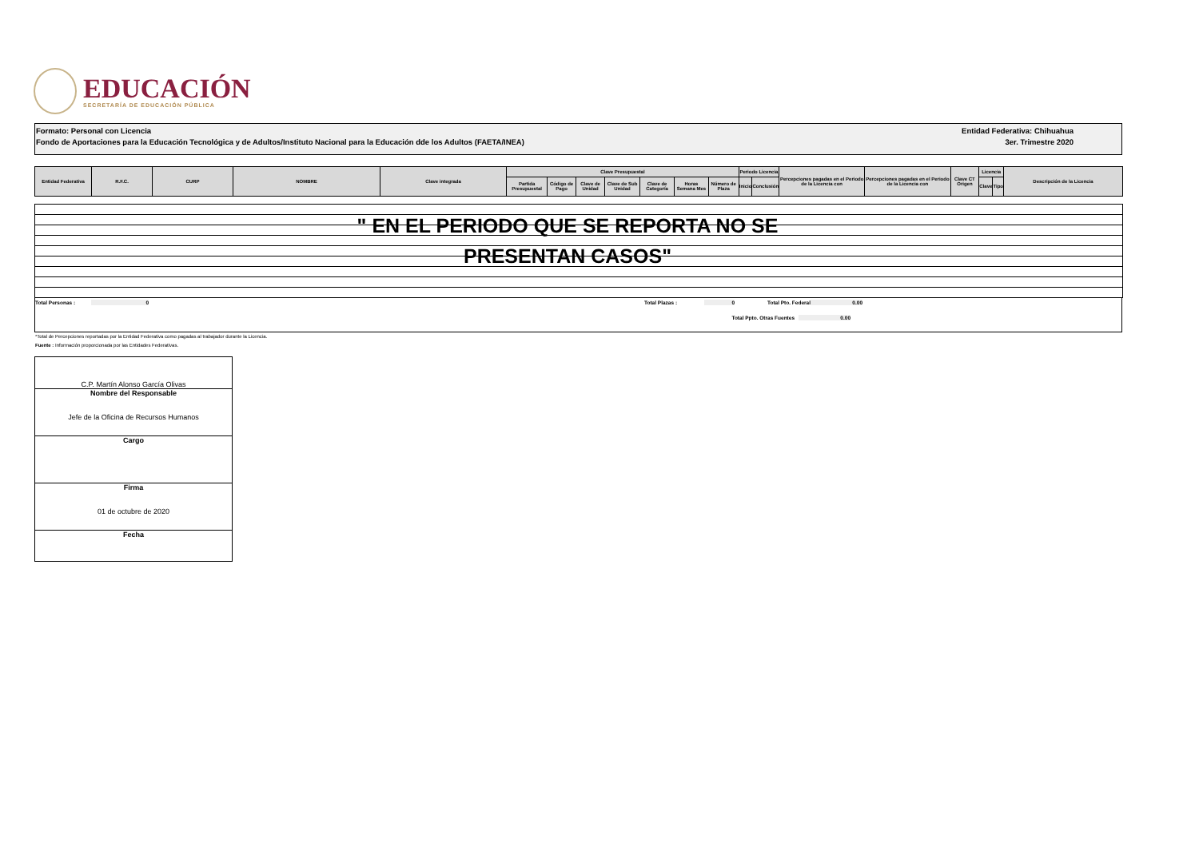EDUCACIÓN
SECRETARÍA DE EDUCACIÓN PÚBLICA
Formato: Personal con Licencia Entidad Federativa: Chihuahua
Fondo de Aportaciones para la Educación Tecnológica y de Adultos/Instituto Nacional para la Educación dde los Adultos (FAETA/INEA) 3er. Trimestre 2020
| Entidad Federativa | R.F.C. | CURP | NOMBRE | Clave integrada | Clave Presupuestal | | | | | | | Periodo Licencia | | Percepciones pagadas en el Periodo de la Licencia con | Percepciones pagadas en el Periodo de la Licencia con | Clave CT Origen | Licencia | | Descripción de la Licencia |
| --- | --- | --- | --- | --- | --- | --- | --- | --- | --- | --- | --- | --- | --- | --- | --- | --- | --- | --- | --- |
| | | | | | Partida Presupuestal | Código de Pago | Clave de Unidad | Clave de Sub Unidad | Clave de Categoría | Horas Semana Mes | Número de Plaza | Inicio | Conclusión | | | | Clave | Tipo | |
" EN EL PERIODO QUE SE REPORTA NO SE
PRESENTAN CASOS"
Total Personas : 0 Total Plazas : 0 Total Pto. Federal 0.00
Total Ppto. Otras Fuentes 0.00
*Total de Percepciones reportadas por la Entidad Federativa como pagadas al trabajador durante la Licencia.
Fuente : Información proporcionada por las Entidades Federativas.
| C.P. Martín Alonso García Olivas |
| Nombre del Responsable Jefe de la Oficina de Recursos Humanos |
| Cargo |
| Firma 01 de octubre de 2020 |
| Fecha |